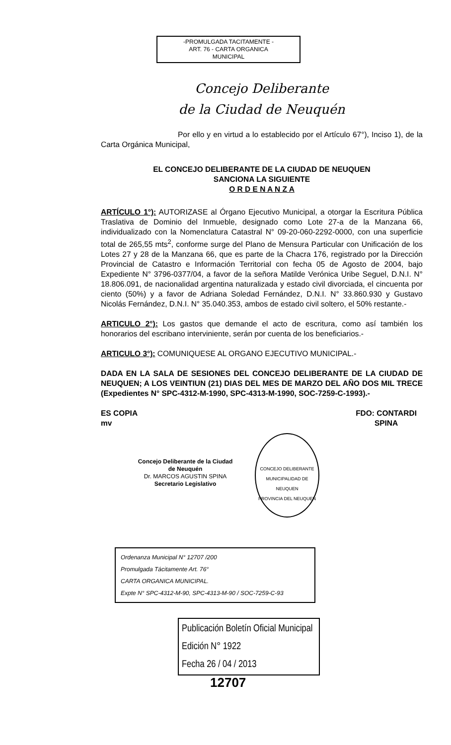-PROMULGADA TACITAMENTE -
ART. 76 - CARTA ORGANICA
MUNICIPAL
Concejo Deliberante
de la Ciudad de Neuquén
Por ello y en virtud a lo establecido por el Artículo 67°), Inciso 1), de la Carta Orgánica Municipal,
EL CONCEJO DELIBERANTE DE LA CIUDAD DE NEUQUEN
SANCIONA LA SIGUIENTE
O R D E N A N Z A
ARTÍCULO 1°): AUTORIZASE al Órgano Ejecutivo Municipal, a otorgar la Escritura Pública Traslativa de Dominio del Inmueble, designado como Lote 27-a de la Manzana 66, individualizado con la Nomenclatura Catastral N° 09-20-060-2292-0000, con una superficie total de 265,55 mts<sup>2</sup>, conforme surge del Plano de Mensura Particular con Unificación de los Lotes 27 y 28 de la Manzana 66, que es parte de la Chacra 176, registrado por la Dirección Provincial de Catastro e Información Territorial con fecha 05 de Agosto de 2004, bajo Expediente N° 3796-0377/04, a favor de la señora Matilde Verónica Uribe Seguel, D.N.I. N° 18.806.091, de nacionalidad argentina naturalizada y estado civil divorciada, el cincuenta por ciento (50%) y a favor de Adriana Soledad Fernández, D.N.I. N° 33.860.930 y Gustavo Nicolás Fernández, D.N.I. N° 35.040.353, ambos de estado civil soltero, el 50% restante.-
ARTICULO 2°): Los gastos que demande el acto de escritura, como así también los honorarios del escribano interviniente, serán por cuenta de los beneficiarios.-
ARTICULO 3°): COMUNIQUESE AL ORGANO EJECUTIVO MUNICIPAL.-
DADA EN LA SALA DE SESIONES DEL CONCEJO DELIBERANTE DE LA CIUDAD DE NEUQUEN; A LOS VEINTIUN (21) DIAS DEL MES DE MARZO DEL AÑO DOS MIL TRECE (Expedientes N° SPC-4312-M-1990, SPC-4313-M-1990, SOC-7259-C-1993).-
ES COPIA
mv
FDO: CONTARDI
SPINA
Concejo Deliberante de la Ciudad de Neuquén
Dr. MARCOS AGUSTIN SPINA
Secretario Legislativo
CONCEJO DELIBERANTE
MUNICIPALIDAD DE NEUQUEN
PROVINCIA DEL NEUQUEN
Ordenanza Municipal N° 12707 /200
Promulgada Tácitamente Art. 76°
CARTA ORGANICA MUNICIPAL.
Expte N° SPC-4312-M-90, SPC-4313-M-90 / SOC-7259-C-93
Publicación Boletín Oficial Municipal
Edición N° 1922
Fecha 26 / 04 / 2013
12707